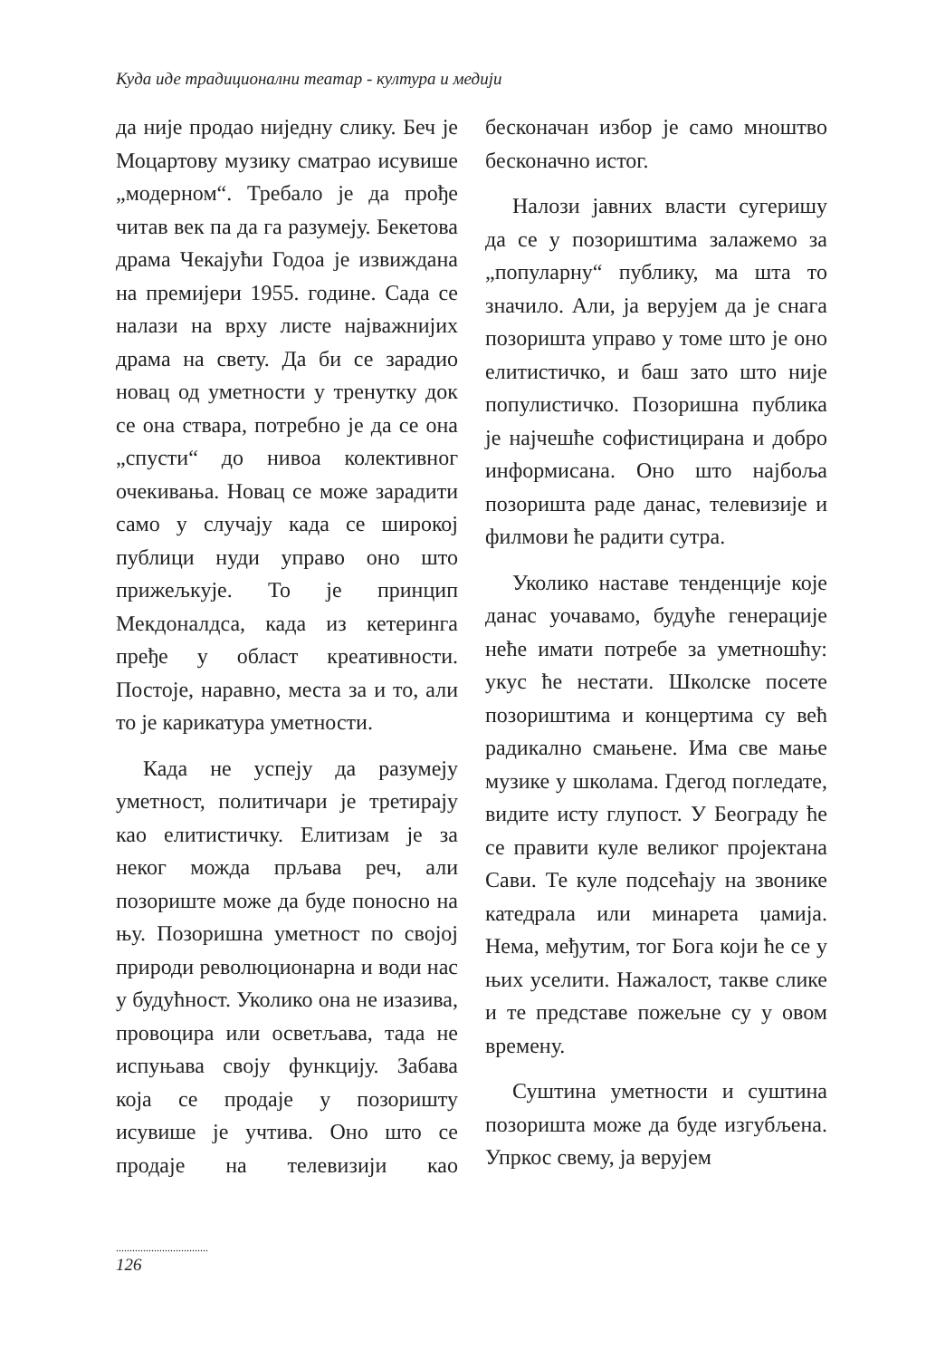Куда иде традиционални театар - култура и медији
да није продао ниједну слику. Беч је Моцартову музику сматрао исувише „модерном“. Требало је да прође читав век па да га разумеју. Бекетова драма Чекајући Годоа је извиждана на премијери 1955. године. Сада се налази на врху листе најважнијих драма на свету. Да би се зарадио новац од уметности у тренутку док се она ствара, потребно је да се она „спусти“ до нивоа колективног очекивања. Новац се може зарадити само у случају када се широкој публици нуди управо оно што прижељкује. То је принцип Мекдоналдса, када из кетеринга пређе у област креативности. Постоје, наравно, места за и то, али то је карикатура уметности.
Када не успеју да разумеју уметност, политичари је третирају као елитистичку. Елитизам је за неког можда прљава реч, али позориште може да буде поносно на њу. Позоришна уметност по својој природи революционарна и води нас у будућност. Уколико она не изазива, провоцира или осветљава, тада не испуњава своју функцију. Забава која се продаје у позоришту исувише је учтива. Оно што се продаје на телевизији као бесконачан избор је само мноштво бесконачно истог.
Налози јавних власти сугеришу да се у позориштима залажемо за „популарну“ публику, ма шта то значило. Али, ја верујем да је снага позоришта управо у томе што је оно елитистичко, и баш зато што није популистичко. Позоришна публика је најчешће софистицирана и добро информисана. Оно што најбоља позоришта раде данас, телевизије и филмови ће радити сутра.
Уколико наставе тенденције које данас уочавамо, будуће генерације неће имати потребе за уметношћу: укус ће нестати. Школске посете позориштима и концертима су већ радикално смањене. Има све мање музике у школама. Гдегод погледате, видите исту глупост. У Београду ће се правити куле великог пројектана Сави. Те куле подсећају на звонике катедрала или минарета џамија. Нема, међутим, тог Бога који ће се у њих уселити. Нажалост, такве слике и те представе пожељне су у овом времену.
Суштина уметности и суштина позоришта може да буде изгубљена. Упркос свему, ја верујем
..................................
126